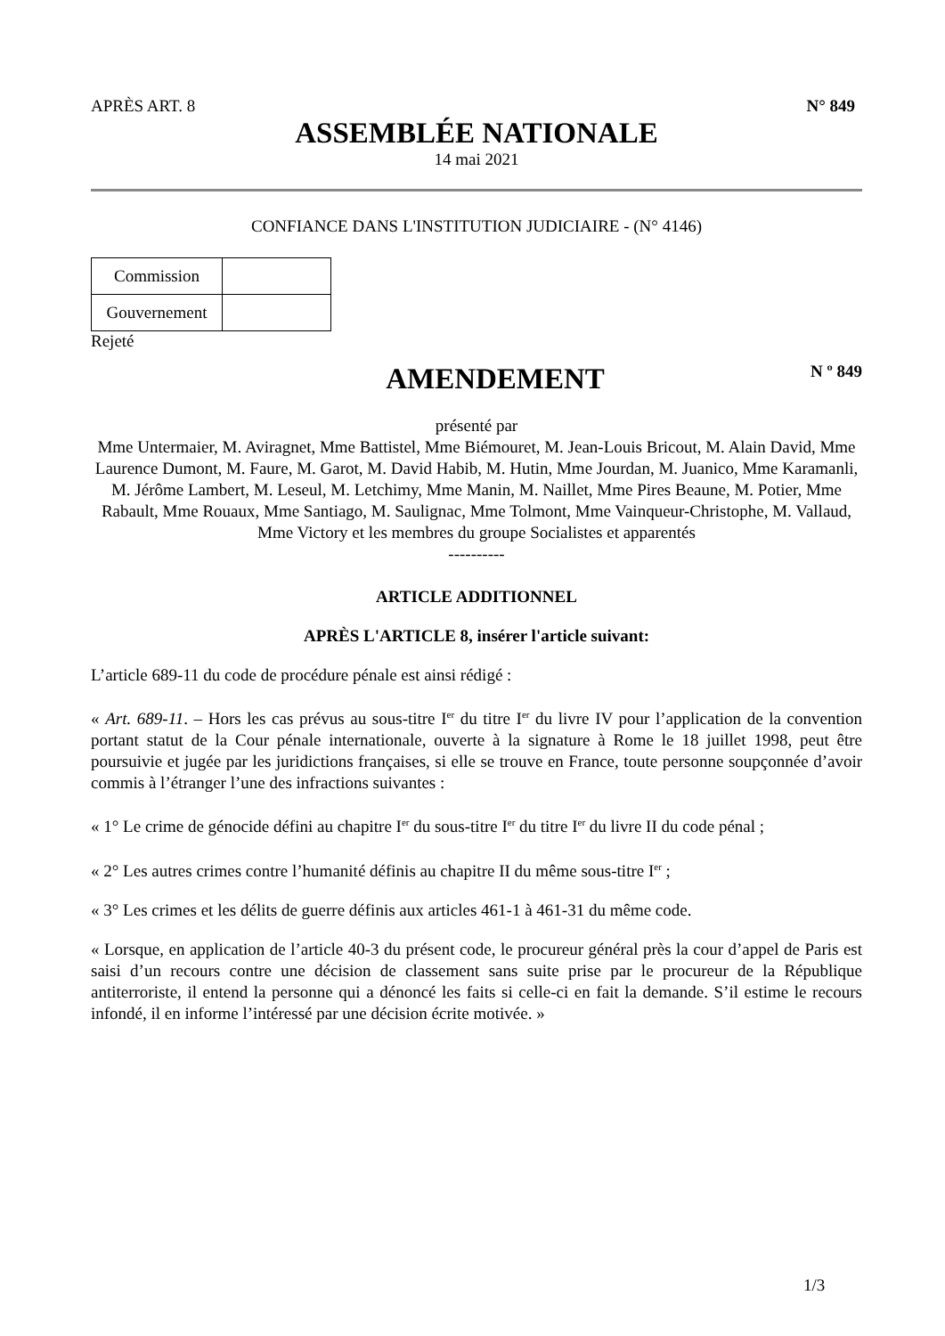APRÈS ART. 8 N° 849
ASSEMBLÉE NATIONALE
14 mai 2021
CONFIANCE DANS L'INSTITUTION JUDICIAIRE - (N° 4146)
| Commission | |
| Gouvernement | |
Rejeté
AMENDEMENT
N º 849
présenté par
Mme Untermaier, M. Aviragnet, Mme Battistel, Mme Biémouret, M. Jean-Louis Bricout, M. Alain David, Mme Laurence Dumont, M. Faure, M. Garot, M. David Habib, M. Hutin, Mme Jourdan, M. Juanico, Mme Karamanli, M. Jérôme Lambert, M. Leseul, M. Letchimy, Mme Manin, M. Naillet, Mme Pires Beaune, M. Potier, Mme Rabault, Mme Rouaux, Mme Santiago, M. Saulignac, Mme Tolmont, Mme Vainqueur-Christophe, M. Vallaud, Mme Victory et les membres du groupe Socialistes et apparentés
----------
ARTICLE ADDITIONNEL
APRÈS L'ARTICLE 8, insérer l'article suivant:
L’article 689-11 du code de procédure pénale est ainsi rédigé :
« Art. 689-11. – Hors les cas prévus au sous-titre I<sup>er</sup> du titre I<sup>er</sup> du livre IV pour l’application de la convention portant statut de la Cour pénale internationale, ouverte à la signature à Rome le 18 juillet 1998, peut être poursuivie et jugée par les juridictions françaises, si elle se trouve en France, toute personne soupçonnée d’avoir commis à l’étranger l’une des infractions suivantes :
« 1° Le crime de génocide défini au chapitre I<sup>er</sup> du sous-titre I<sup>er</sup> du titre I<sup>er</sup> du livre II du code pénal ;
« 2° Les autres crimes contre l’humanité définis au chapitre II du même sous-titre I<sup>er</sup> ;
« 3° Les crimes et les délits de guerre définis aux articles 461-1 à 461-31 du même code.
« Lorsque, en application de l’article 40-3 du présent code, le procureur général près la cour d’appel de Paris est saisi d’un recours contre une décision de classement sans suite prise par le procureur de la République antiterroriste, il entend la personne qui a dénoncé les faits si celle-ci en fait la demande. S’il estime le recours infondé, il en informe l’intéressé par une décision écrite motivée. »
1/3